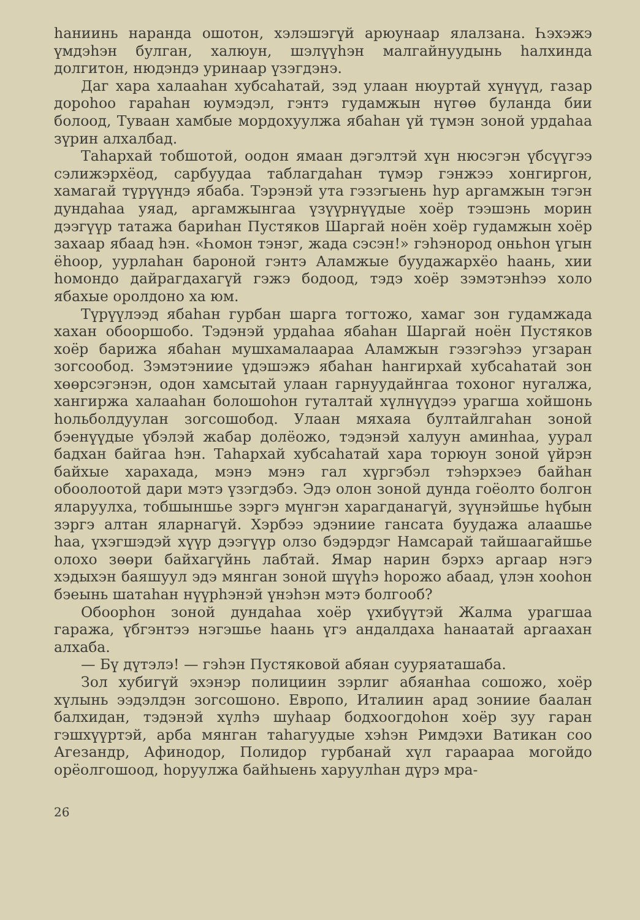һаниинь наранда ошотон, хэлэшэгүй арюунаар ялалзана. Һэхэжэ үмдэһэн булган, халюун, шэлүүһэн малгайнуудынь һалхинда долгитон, нюдэндэ уринаар үзэгдэнэ.
Даг хара халааһан хубсаһатай, зэд улаан нюуртай хүнүүд, газар дороһоо гараһан юумэдэл, гэнтэ гудамжын нүгөө буланда бии болоод, Туваан хамбые мордохуулжа ябаһан үй түмэн зоной урдаһаа зүрин алхалбад.
Таһархай тобшотой, оодон ямаан дэгэлтэй хүн нюсэгэн үбсүүгээ сэлижэрхёод, сарбуудаа таблагдаһан түмэр гэнжээ хонгиргон, хамагай түрүүндэ ябаба. Тэрэнэй ута гэзэгыень һур аргамжын тэгэн дундаһаа уяад, аргамжынгаа үзүүрнүүдые хоёр тээшэнь морин дээгүүр татажа бариһан Пустяков Шаргай ноён хоёр гудамжын хоёр захаар ябаад һэн. «Һомон тэнэг, жада сэсэн!» гэһэнород оньһон үгын ёһоор, уурлаһан бароной гэнтэ Аламжые буудажархёо һаань, хии һомондо дайрагдахагүй гэжэ бодоод, тэдэ хоёр зэмэтэнһээ холо ябахые оролдоно ха юм.
Түрүүлээд ябаһан гурбан шарга тогтожо, хамаг зон гудамжада хахан обооршобо. Тэдэнэй урдаһаа ябаһан Шаргай ноён Пустяков хоёр барижа ябаһан мушхамалаараа Аламжын гэзэгэһээ угзаран зогсообод. Зэмэтэниие үдэшэжэ ябаһан һангирхай хубсаһатай зон хөөрсэгэнэн, одон хамсытай улаан гарнуудайнгаа тохоног нугалжа, хангиржа халааһан болошоһон гуталтай хүлнүүдээ урагша хойшонь һольболдуулан зогсошобод. Улаан мяхаяа бултайлгаһан зоной бэенүүдые үбэлэй жабар долёожо, тэдэнэй халуун аминһаа, уурал бадхан байгаа һэн. Таһархай хубсаһатай хара торюун зоной үйрэн байхые харахада, мэнэ мэнэ гал хүргэбэл тэһэрхэеэ байһан обоолоотой дари мэтэ үзэгдэбэ. Эдэ олон зоной дунда гоёолто болгон яларуулха, тобшыншье зэргэ мүнгэн харагданагүй, зүүнэйшье һүбын зэргэ алтан яларнагүй. Хэрбээ эдэниие гансата буудажа алаашье һаа, үхэгшэдэй хүүр дээгүүр олзо бэдэрдэг Намсарай тайшаагайшье олохо зөөри байхагүйнь лабтай. Ямар нарин бэрхэ аргаар нэгэ хэдыхэн баяшуул эдэ мянган зоной шүүһэ һорожо абаад, үлэн хооһон бэеынь шатаһан нүүрһэнэй үнэһэн мэтэ болгооб?
Обоорһон зоной дундаһаа хоёр үхибүүтэй Жалма урагшаа гаража, үбгэнтээ нэгэшье һаань үгэ андалдаха һанаатай аргаахан алхаба.
— Бү дүтэлэ! — гэһэн Пустяковой абяан сууряаташаба.
Зол хубигүй эхэнэр полициин зэрлиг абяанһаа сошожо, хоёр хүлынь ээдэлдэн зогсошоно. Европо, Италиин арад зониие баалан балхидан, тэдэнэй хүлһэ шуһаар бодхоогдоһон хоёр зуу гаран гэшхүүртэй, арба мянган таһагуудые хэһэн Римдэхи Ватикан соо Агезандр, Афинодор, Полидор гурбанай хүл гараараа могойдо орёолгошоод, һоруулжа байһыень харуулһан дүрэ мра-
26